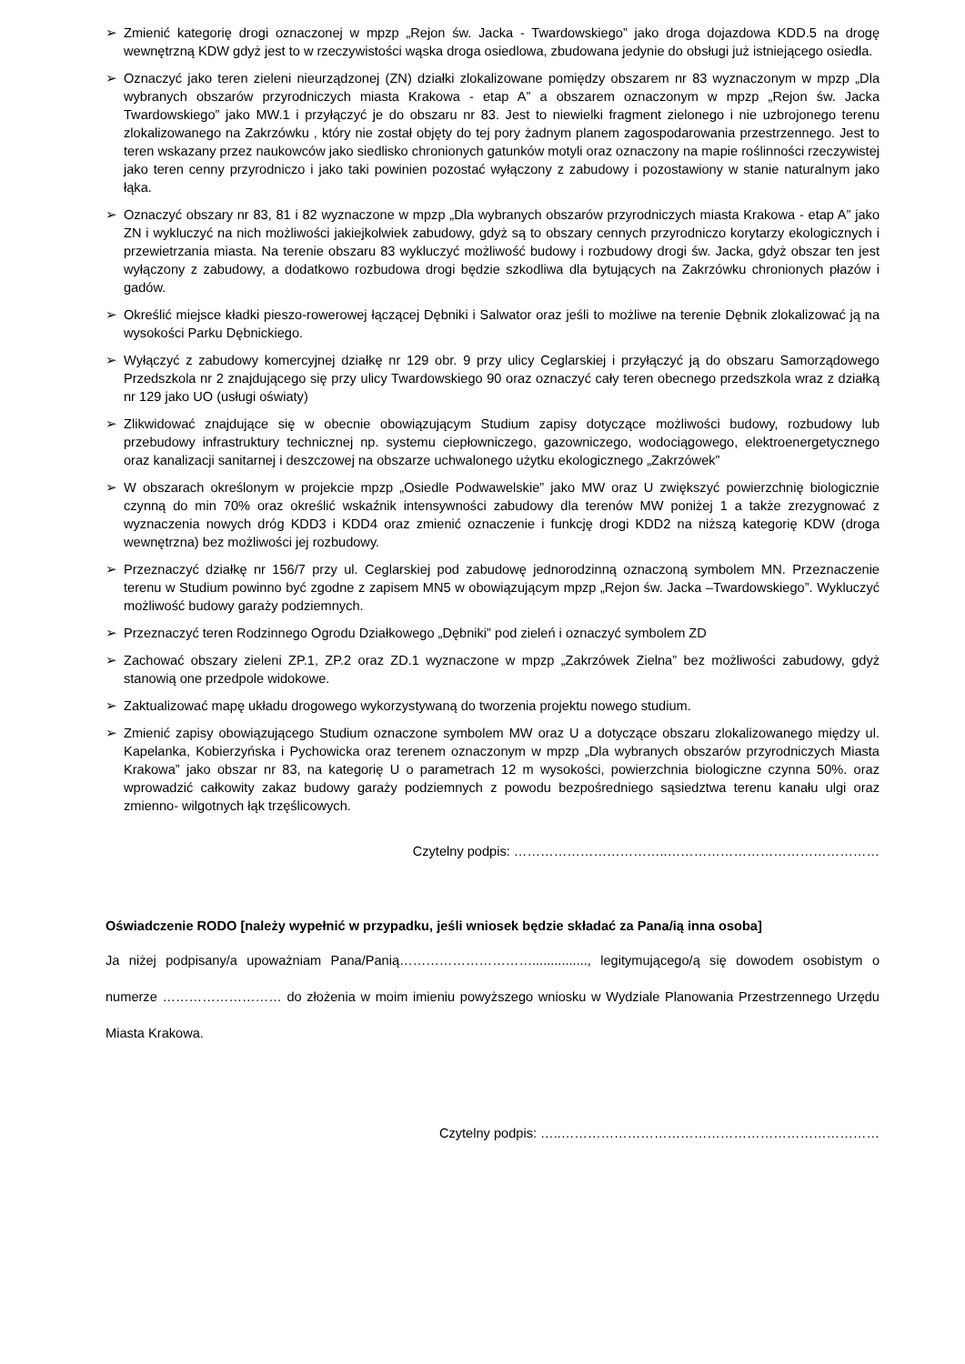➢ Zmienić kategorię drogi oznaczonej w mpzp „Rejon św. Jacka - Twardowskiego” jako droga dojazdowa KDD.5 na drogę wewnętrzną KDW gdyż jest to w rzeczywistości wąska droga osiedlowa, zbudowana jedynie do obsługi już istniejącego osiedla.
➢ Oznaczyć jako teren zieleni nieurządzonej (ZN) działki zlokalizowane pomiędzy obszarem nr 83 wyznaczonym w mpzp „Dla wybranych obszarów przyrodniczych miasta Krakowa - etap A” a obszarem oznaczonym w mpzp „Rejon św. Jacka Twardowskiego” jako MW.1 i przyłączyć je do obszaru nr 83. Jest to niewielki fragment zielonego i nie uzbrojonego terenu zlokalizowanego na Zakrzówku , który nie został objęty do tej pory żadnym planem zagospodarowania przestrzennego. Jest to teren wskazany przez naukowców jako siedlisko chronionych gatunków motyli oraz oznaczony na mapie roślinności rzeczywistej jako teren cenny przyrodniczo i jako taki powinien pozostać wyłączony z zabudowy i pozostawiony w stanie naturalnym jako łąka.
➢ Oznaczyć obszary nr 83, 81 i 82 wyznaczone w mpzp „Dla wybranych obszarów przyrodniczych miasta Krakowa - etap A” jako ZN i wykluczyć na nich możliwości jakiejkolwiek zabudowy, gdyż są to obszary cennych przyrodniczo korytarzy ekologicznych i przewietrzania miasta. Na terenie obszaru 83 wykluczyć możliwość budowy i rozbudowy drogi św. Jacka, gdyż obszar ten jest wyłączony z zabudowy, a dodatkowo rozbudowa drogi będzie szkodliwa dla bytujących na Zakrzówku chronionych płazów i gadów.
➢ Określić miejsce kładki pieszo-rowerowej łączącej Dębniki i Salwator oraz jeśli to możliwe na terenie Dębnik zlokalizować ją na wysokości Parku Dębnickiego.
➢ Wyłączyć z zabudowy komercyjnej działkę nr 129 obr. 9 przy ulicy Ceglarskiej i przyłączyć ją do obszaru Samorządowego Przedszkola nr 2 znajdującego się przy ulicy Twardowskiego 90 oraz oznaczyć cały teren obecnego przedszkola wraz z działką nr 129 jako UO (usługi oświaty)
➢ Zlikwidować znajdujące się w obecnie obowiązującym Studium zapisy dotyczące możliwości budowy, rozbudowy lub przebudowy infrastruktury technicznej np. systemu ciepłowniczego, gazowniczego, wodociągowego, elektroenergetycznego oraz kanalizacji sanitarnej i deszczowej na obszarze uchwalonego użytku ekologicznego „Zakrzówek”
➢ W obszarach określonym w projekcie mpzp „Osiedle Podwawelskie” jako MW oraz U zwiększyć powierzchnię biologicznie czynną do min 70% oraz określić wskaźnik intensywności zabudowy dla terenów MW poniżej 1 a także zrezygnować z wyznaczenia nowych dróg KDD3 i KDD4 oraz zmienić oznaczenie i funkcję drogi KDD2 na niższą kategorię KDW (droga wewnętrzna) bez możliwości jej rozbudowy.
➢ Przeznaczyć działkę nr 156/7 przy ul. Ceglarskiej pod zabudowę jednorodzinną oznaczoną symbolem MN. Przeznaczenie terenu w Studium powinno być zgodne z zapisem MN5 w obowiązującym mpzp „Rejon św. Jacka –Twardowskiego”. Wykluczyć możliwość budowy garaży podziemnych.
➢ Przeznaczyć teren Rodzinnego Ogrodu Działkowego „Dębniki” pod zieleń i oznaczyć symbolem ZD
➢ Zachować obszary zieleni ZP.1, ZP.2 oraz ZD.1 wyznaczone w mpzp „Zakrzówek Zielna” bez możliwości zabudowy, gdyż stanowią one przedpole widokowe.
➢ Zaktualizować mapę układu drogowego wykorzystywaną do tworzenia projektu nowego studium.
➢ Zmienić zapisy obowiązującego Studium oznaczone symbolem MW oraz U a dotyczące obszaru zlokalizowanego między ul. Kapelanka, Kobierzyńska i Pychowicka oraz terenem oznaczonym w mpzp „Dla wybranych obszarów przyrodniczych Miasta Krakowa” jako obszar nr 83, na kategorię U o parametrach 12 m wysokości, powierzchnia biologiczne czynna 50%. oraz wprowadzić całkowity zakaz budowy garaży podziemnych z powodu bezpośredniego sąsiedztwa terenu kanału ulgi oraz zmienno- wilgotnych łąk trzęślicowych.
Czytelny podpis: ……………………………..…………………………………………
Oświadczenie RODO [należy wypełnić w przypadku, jeśli wniosek będzie składać za Pana/ią inna osoba]
Ja niżej podpisany/a upoważniam Pana/Panią…………………………..............., legitymującego/ą się dowodem osobistym o numerze ……………………… do złożenia w moim imieniu powyższego wniosku w Wydziale Planowania Przestrzennego Urzędu Miasta Krakowa.
Czytelny podpis: …..………………………………………………………………